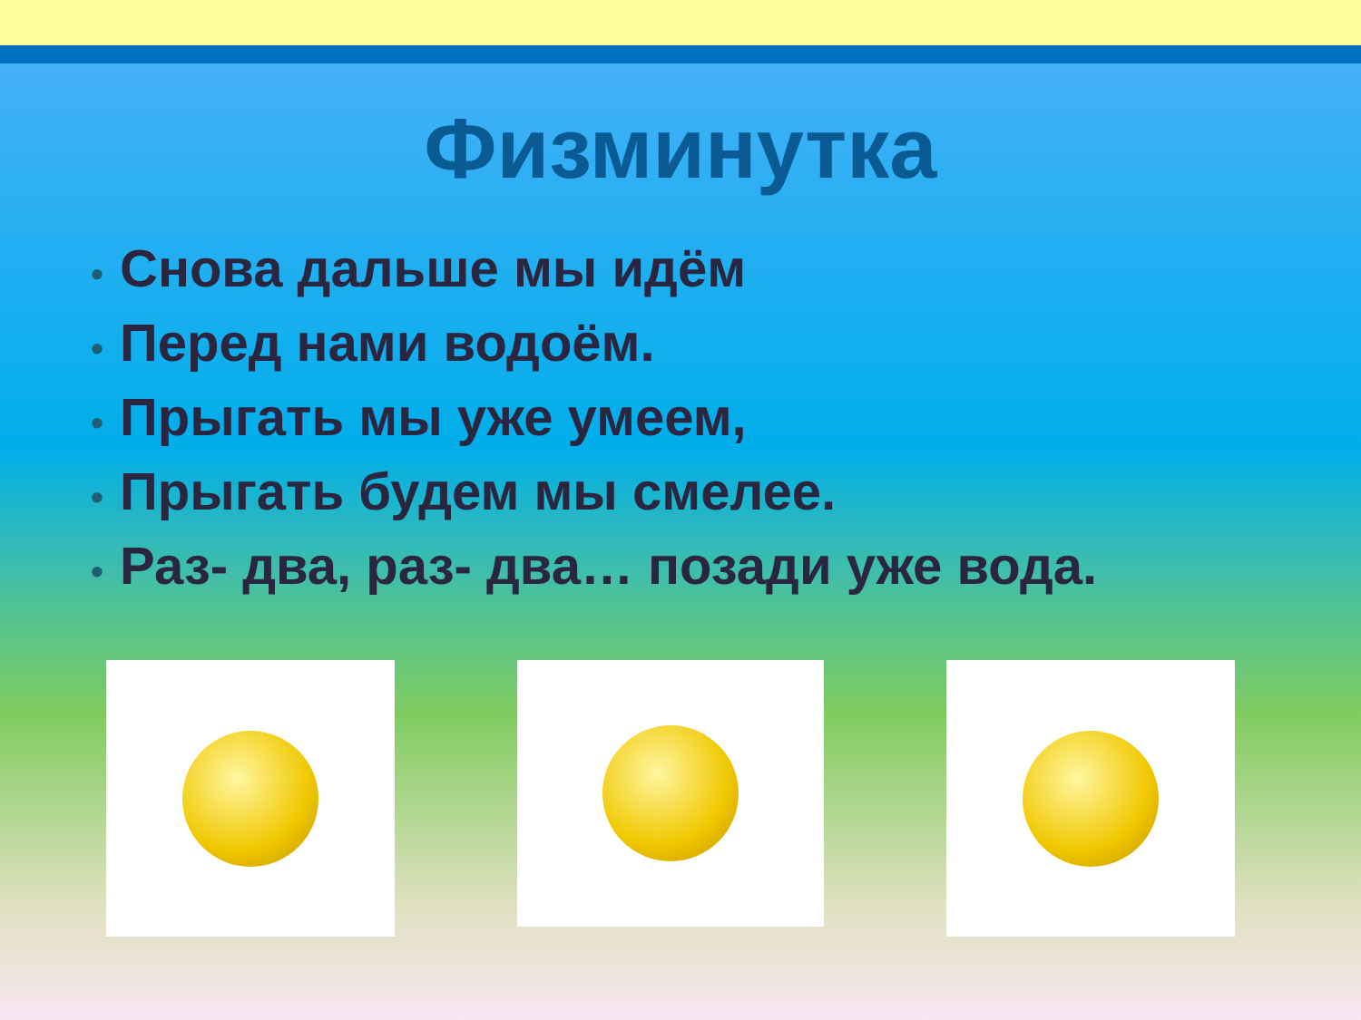Физминутка
• Снова дальше мы идём
• Перед нами водоём.
• Прыгать мы уже умеем,
• Прыгать будем мы смелее.
• Раз- два, раз- два… позади уже вода.